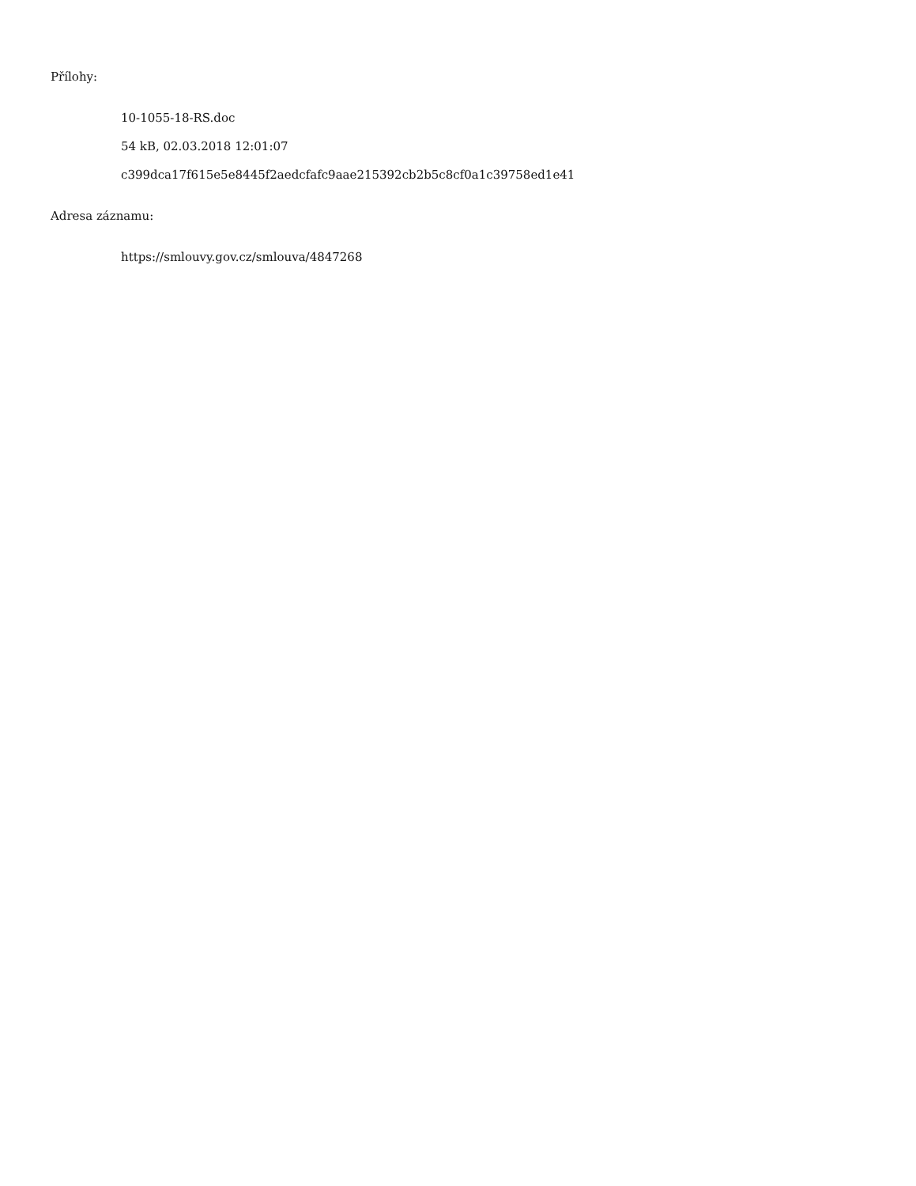Přílohy:
10-1055-18-RS.doc
54 kB, 02.03.2018 12:01:07
c399dca17f615e5e8445f2aedcfafc9aae215392cb2b5c8cf0a1c39758ed1e41
Adresa záznamu:
https://smlouvy.gov.cz/smlouva/4847268